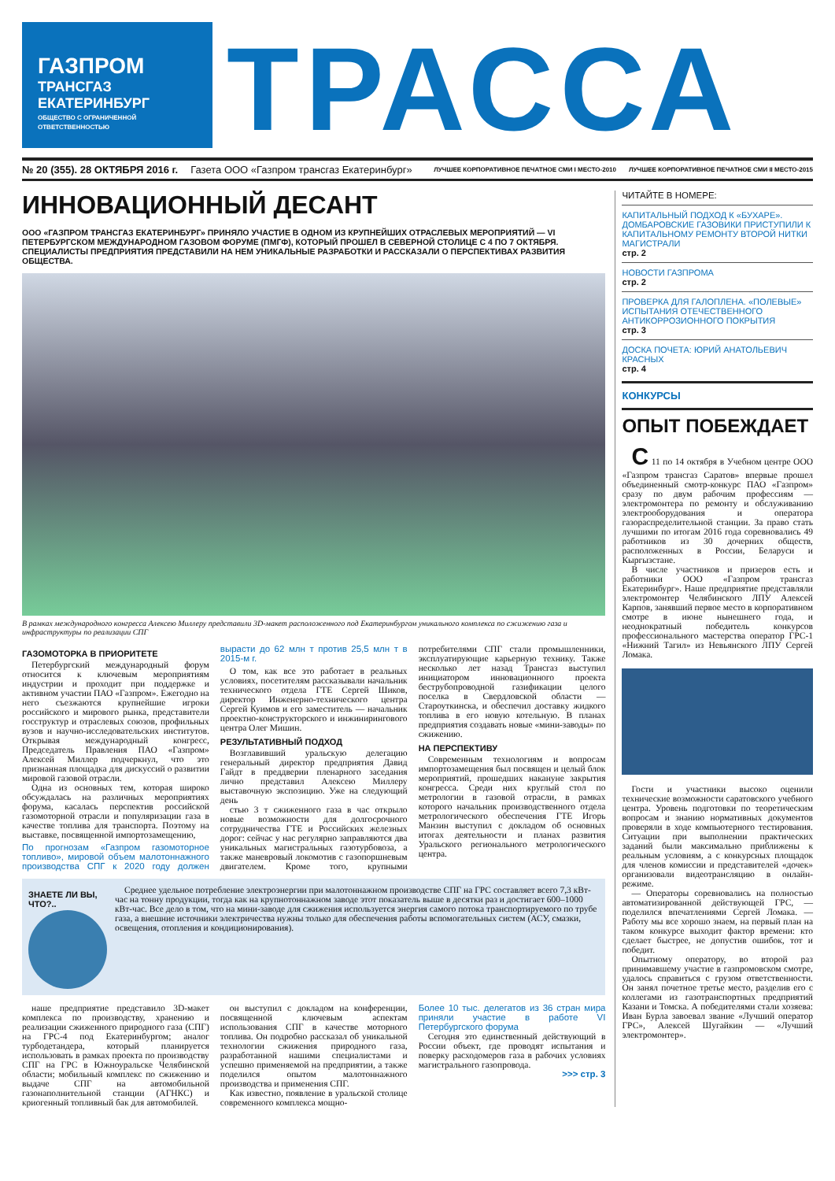ГАЗПРОМ
ТРАНСГАЗ
ЕКАТЕРИНБУРГ
ОБЩЕСТВО С ОГРАНИЧЕННОЙ ОТВЕТСТВЕННОСТЬЮ
ТРАССА
№ 20 (355). 28 ОКТЯБРЯ 2016 г. Газета ООО «Газпром трансгаз Екатеринбург» ЛУЧШЕЕ КОРПОРАТИВНОЕ ПЕЧАТНОЕ СМИ I МЕСТО-2010 ЛУЧШЕЕ КОРПОРАТИВНОЕ ПЕЧАТНОЕ СМИ II МЕСТО-2015
ИННОВАЦИОННЫЙ ДЕСАНТ
ООО «ГАЗПРОМ ТРАНСГАЗ ЕКАТЕРИНБУРГ» ПРИНЯЛО УЧАСТИЕ В ОДНОМ ИЗ КРУПНЕЙШИХ ОТРАСЛЕВЫХ МЕРОПРИЯТИЙ — VI ПЕТЕРБУРГСКОМ МЕЖДУНАРОДНОМ ГАЗОВОМ ФОРУМЕ (ПМГФ), КОТОРЫЙ ПРОШЕЛ В СЕВЕРНОЙ СТОЛИЦЕ С 4 ПО 7 ОКТЯБРЯ. СПЕЦИАЛИСТЫ ПРЕДПРИЯТИЯ ПРЕДСТАВИЛИ НА НЕМ УНИКАЛЬНЫЕ РАЗРАБОТКИ И РАССКАЗАЛИ О ПЕРСПЕКТИВАХ РАЗВИТИЯ ОБЩЕСТВА.
В рамках международного конгресса Алексею Миллеру представили 3D-макет расположенного под Екатеринбургом уникального комплекса по сжижению газа и инфраструктуры по реализации СПГ
ГАЗОМОТОРКА В ПРИОРИТЕТЕ
Петербургский международный форум относится к ключевым мероприятиям индустрии и проходит при поддержке и активном участии ПАО «Газпром». Ежегодно на него съезжаются крупнейшие игроки российского и мирового рынка, представители госструктур и отраслевых союзов, профильных вузов и научно-исследовательских институтов. Открывая международный конгресс, Председатель Правления ПАО «Газпром» Алексей Миллер подчеркнул, что это признанная площадка для дискуссий о развитии мировой газовой отрасли.
Одна из основных тем, которая широко обсуждалась на различных мероприятиях форума, касалась перспектив российской газомоторной отрасли и популяризации газа в качестве топлива для транспорта. Поэтому на выставке, посвященной импортозамещению,
По прогнозам «Газпром газомоторное топливо», мировой объем малотоннажного производства СПГ к 2020 году должен вырасти до 62 млн т против 25,5 млн т в 2015-м г.
О том, как все это работает в реальных условиях, посетителям рассказывали начальник технического отдела ГТЕ Сергей Шиков, директор Инженерно-технического центра Сергей Куимов и его заместитель — начальник проектно-конструкторского и инжинирингового центра Олег Мишин.
РЕЗУЛЬТАТИВНЫЙ ПОДХОД
Возглавивший уральскую делегацию генеральный директор предприятия Давид Гайдт в преддверии пленарного заседания лично представил Алексею Миллеру выставочную экспозицию. Уже на следующий день
стью 3 т сжиженного газа в час открыло новые возможности для долгосрочного сотрудничества ГТЕ и Российских железных дорог: сейчас у нас регулярно заправляются два уникальных магистральных газотурбовоза, а также маневровый локомотив с газопоршневым двигателем. Кроме того, крупными потребителями СПГ стали промышленники, эксплуатирующие карьерную технику. Также несколько лет назад Трансгаз выступил инициатором инновационного проекта беструбопроводной газификации целого поселка в Свердловской области — Староуткинска, и обеспечил доставку жидкого топлива в его новую котельную. В планах предприятия создавать новые «мини-заводы» по сжижению.
НА ПЕРСПЕКТИВУ
Современным технологиям и вопросам импортозамещения был посвящен и целый блок мероприятий, прошедших накануне закрытия конгресса. Среди них круглый стол по метрологии в газовой отрасли, в рамках которого начальник производственного отдела метрологического обеспечения ГТЕ Игорь Манзин выступил с докладом об основных итогах деятельности и планах развития Уральского регионального метрологического центра.
ЗНАЕТЕ ЛИ ВЫ, ЧТО?..
Среднее удельное потребление электроэнергии при малотоннажном производстве СПГ на ГРС составляет всего 7,3 кВт-час на тонну продукции, тогда как на крупнотоннажном заводе этот показатель выше в десятки раз и достигает 600–1000 кВт-час. Все дело в том, что на мини-заводе для сжижения используется энергия самого потока транспортируемого по трубе газа, а внешние источники электричества нужны только для обеспечения работы вспомогательных систем (АСУ, смазки, освещения, отопления и кондиционирования).
наше предприятие представило 3D-макет комплекса по производству, хранению и реализации сжиженного природного газа (СПГ) на ГРС-4 под Екатеринбургом; аналог турбодетандера, который планируется использовать в рамках проекта по производству СПГ на ГРС в Южноуральске Челябинской области; мобильный комплекс по сжижению и выдаче СПГ на автомобильной газонаполнительной станции (АГНКС) и криогенный топливный бак для автомобилей.
он выступил с докладом на конференции, посвященной ключевым аспектам использования СПГ в качестве моторного топлива. Он подробно рассказал об уникальной технологии сжижения природного газа, разработанной нашими специалистами и успешно применяемой на предприятии, а также поделился опытом малотоннажного производства и применения СПГ.
Как известно, появление в уральской столице современного комплекса мощно-
Более 10 тыс. делегатов из 36 стран мира приняли участие в работе VI Петербургского форума
Сегодня это единственный действующий в России объект, где проводят испытания и поверку расходомеров газа в рабочих условиях магистрального газопровода.
>>> стр. 3
ЧИТАЙТЕ В НОМЕРЕ:
КАПИТАЛЬНЫЙ ПОДХОД К «БУХАРЕ». ДОМБАРОВСКИЕ ГАЗОВИКИ ПРИСТУПИЛИ К КАПИТАЛЬНОМУ РЕМОНТУ ВТОРОЙ НИТКИ МАГИСТРАЛИ
стр. 2
НОВОСТИ ГАЗПРОМА
стр. 2
ПРОВЕРКА ДЛЯ ГАЛОПЛЕНА. «ПОЛЕВЫЕ» ИСПЫТАНИЯ ОТЕЧЕСТВЕННОГО АНТИКОРРОЗИОННОГО ПОКРЫТИЯ
стр. 3
ДОСКА ПОЧЕТА: ЮРИЙ АНАТОЛЬЕВИЧ КРАСНЫХ
стр. 4
КОНКУРСЫ
ОПЫТ ПОБЕЖДАЕТ
С 11 по 14 октября в Учебном центре ООО «Газпром трансгаз Саратов» впервые прошел объединенный смотр-конкурс ПАО «Газпром» сразу по двум рабочим профессиям — электромонтера по ремонту и обслуживанию электрооборудования и оператора газораспределительной станции. За право стать лучшими по итогам 2016 года соревновались 49 работников из 30 дочерних обществ, расположенных в России, Беларуси и Кыргызстане.
В числе участников и призеров есть и работники ООО «Газпром трансгаз Екатеринбург». Наше предприятие представляли электромонтер Челябинского ЛПУ Алексей Карпов, занявший первое место в корпоративном смотре в июне нынешнего года, и неоднократный победитель конкурсов профессионального мастерства оператор ГРС-1 «Нижний Тагил» из Невьянского ЛПУ Сергей Ломака.
Гости и участники высоко оценили технические возможности саратовского учебного центра. Уровень подготовки по теоретическим вопросам и знанию нормативных документов проверяли в ходе компьютерного тестирования. Ситуации при выполнении практических заданий были максимально приближены к реальным условиям, а с конкурсных площадок для членов комиссии и представителей «дочек» организовали видеотрансляцию в онлайн-режиме.
— Операторы соревновались на полностью автоматизированной действующей ГРС, — поделился впечатлениями Сергей Ломака. — Работу мы все хорошо знаем, на первый план на таком конкурсе выходит фактор времени: кто сделает быстрее, не допустив ошибок, тот и победит.
Опытному оператору, во второй раз принимавшему участие в газпромовском смотре, удалось справиться с грузом ответственности. Он занял почетное третье место, разделив его с коллегами из газотранспортных предприятий Казани и Томска. А победителями стали хозяева: Иван Бурла завоевал звание «Лучший оператор ГРС», Алексей Шугайкин — «Лучший электромонтер».